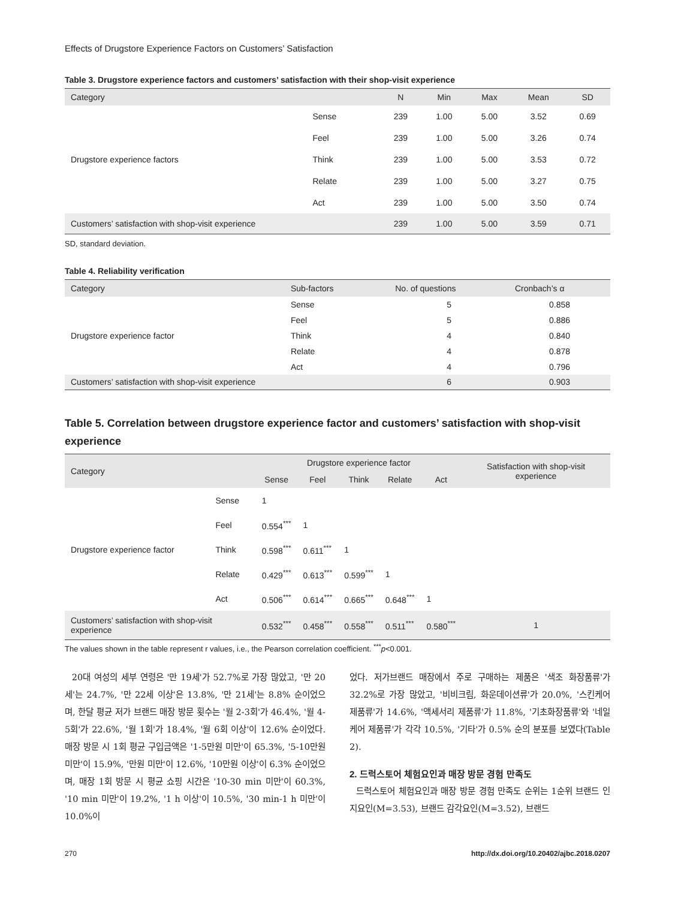Effects of Drugstore Experience Factors on Customers’ Satisfaction
Table 3. Drugstore experience factors and customers’ satisfaction with their shop-visit experience
| Category | | N | Min | Max | Mean | SD |
| --- | --- | --- | --- | --- | --- | --- |
| Drugstore experience factors | Sense | 239 | 1.00 | 5.00 | 3.52 | 0.69 |
| | Feel | 239 | 1.00 | 5.00 | 3.26 | 0.74 |
| | Think | 239 | 1.00 | 5.00 | 3.53 | 0.72 |
| | Relate | 239 | 1.00 | 5.00 | 3.27 | 0.75 |
| | Act | 239 | 1.00 | 5.00 | 3.50 | 0.74 |
| Customers’ satisfaction with shop-visit experience | | 239 | 1.00 | 5.00 | 3.59 | 0.71 |
SD, standard deviation.
Table 4. Reliability verification
| Category | Sub-factors | No. of questions | Cronbach’s α |
| --- | --- | --- | --- |
| Drugstore experience factor | Sense | 5 | 0.858 |
| | Feel | 5 | 0.886 |
| | Think | 4 | 0.840 |
| | Relate | 4 | 0.878 |
| | Act | 4 | 0.796 |
| Customers’ satisfaction with shop-visit experience | | 6 | 0.903 |
Table 5. Correlation between drugstore experience factor and customers’ satisfaction with shop-visit experience
| Category | | Drugstore experience factor | | | | | Satisfaction with shop-visit experience |
| --- | --- | --- | --- | --- | --- | --- | --- |
| | | Sense | Feel | Think | Relate | Act | |
| Drugstore experience factor | Sense | 1 | | | | | |
| | Feel | 0.554<sup>***</sup> | 1 | | | | |
| | Think | 0.598<sup>***</sup> | 0.611<sup>***</sup> | 1 | | | |
| | Relate | 0.429<sup>***</sup> | 0.613<sup>***</sup> | 0.599<sup>***</sup> | 1 | | |
| | Act | 0.506<sup>***</sup> | 0.614<sup>***</sup> | 0.665<sup>***</sup> | 0.648<sup>***</sup> | 1 | |
| Customers’ satisfaction with shop-visit experience | | 0.532<sup>***</sup> | 0.458<sup>***</sup> | 0.558<sup>***</sup> | 0.511<sup>***</sup> | 0.580<sup>***</sup> | 1 |
The values shown in the table represent r values, i.e., the Pearson correlation coefficient. <sup>***</sup>p<0.001.
20대 여성의 세부 연령은 '만 19세'가 52.7%로 가장 많았고, '만 20세'는 24.7%, '만 22세 이상'은 13.8%, '만 21세'는 8.8% 순이었으며, 한달 평균 저가 브랜드 매장 방문 횟수는 '월 2-3회'가 46.4%, '월 4-5회'가 22.6%, '월 1회'가 18.4%, '월 6회 이상'이 12.6% 순이었다. 매장 방문 시 1회 평균 구입금액은 '1-5만원 미만'이 65.3%, '5-10만원 미만'이 15.9%, '만원 미만'이 12.6%, '10만원 이상'이 6.3% 순이었으며, 매장 1회 방문 시 평균 쇼핑 시간은 '10-30 min 미만'이 60.3%, '10 min 미만'이 19.2%, '1 h 이상'이 10.5%, '30 min-1 h 미만'이 10.0%이
었다. 저가브랜드 매장에서 주로 구매하는 제품은 '색조 화장품류'가 32.2%로 가장 많았고, '비비크림, 화운데이션류'가 20.0%, '스킨케어 제품류'가 14.6%, '액세서리 제품류'가 11.8%, '기초화장품류'와 '네일케어 제품류'가 각각 10.5%, '기타'가 0.5% 순의 분포를 보였다(Table 2).
2. 드럭스토어 체험요인과 매장 방문 경험 만족도
드럭스토어 체험요인과 매장 방문 경험 만족도 순위는 1순위 브랜드 인지요인(M=3.53), 브랜드 감각요인(M=3.52), 브랜드
270 http://dx.doi.org/10.20402/ajbc.2018.0207